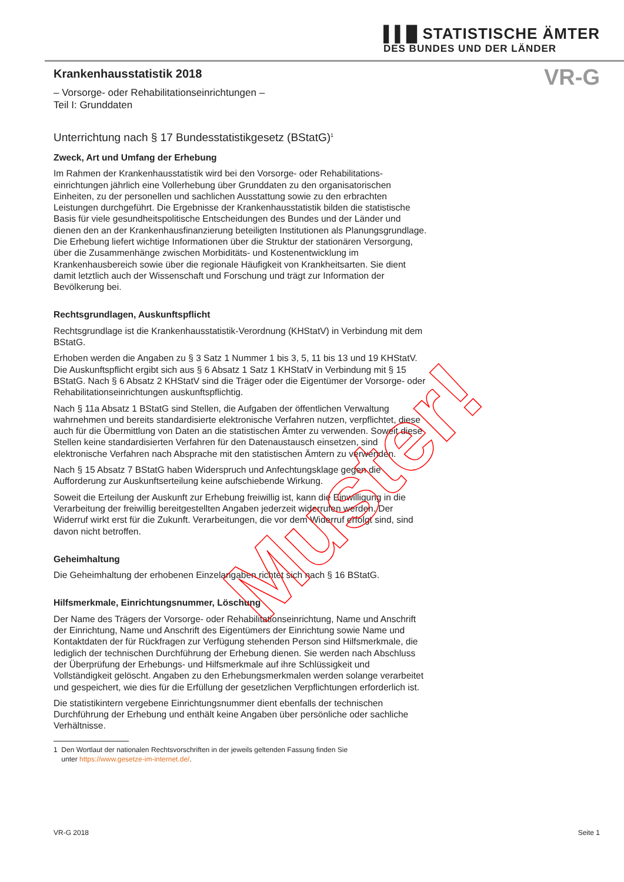▌▌█ STATISTISCHE ÄMTER
DES BUNDES UND DER LÄNDER
VR-G
Krankenhausstatistik 2018
– Vorsorge- oder Rehabilitationseinrichtungen –
Teil I: Grunddaten
Unterrichtung nach § 17 Bundesstatistikgesetz (BStatG)<sup>1</sup>
Zweck, Art und Umfang der Erhebung
Im Rahmen der Krankenhausstatistik wird bei den Vorsorge- oder Rehabilitations­einrichtungen jährlich eine Vollerhebung über Grunddaten zu den organisatorischen Einheiten, zu der personellen und sachlichen Ausstattung sowie zu den erbrachten Leistungen durchgeführt. Die Ergebnisse der Krankenhausstatistik bilden die statistische Basis für viele gesundheitspolitische Entscheidungen des Bundes und der Länder und dienen den an der Krankenhausfinanzierung beteiligten Institutionen als Planungsgrund­lage. Die Erhebung liefert wichtige Informationen über die Struktur der stationären Versorgung, über die Zusammenhänge zwischen Morbiditäts- und Kostenentwicklung im Krankenhausbereich sowie über die regionale Häufigkeit von Krankheitsarten. Sie dient damit letztlich auch der Wissenschaft und Forschung und trägt zur Information der Bevölkerung bei.
Rechtsgrundlagen, Auskunftspflicht
Rechtsgrundlage ist die Krankenhausstatistik-Verordnung (KHStatV) in Verbindung mit dem BStatG.
Erhoben werden die Angaben zu § 3 Satz 1 Nummer 1 bis 3, 5, 11 bis 13 und 19 KHStatV. Die Auskunftspflicht ergibt sich aus § 6 Absatz 1 Satz 1 KHStatV in Verbindung mit § 15 BStatG. Nach § 6 Absatz 2 KHStatV sind die Träger oder die Eigentümer der Vorsorge- oder Rehabilitationseinrichtungen auskunftspflichtig.
Nach § 11a Absatz 1 BStatG sind Stellen, die Aufgaben der öffentlichen Verwaltung wahrnehmen und bereits standardisierte elektronische Verfahren nutzen, verpflichtet, diese auch für die Übermittlung von Daten an die statistischen Ämter zu verwenden. Soweit diese Stellen keine standardisierten Verfahren für den Datenaustausch einsetzen, sind elektronische Verfahren nach Absprache mit den statistischen Ämtern zu verwenden.
Nach § 15 Absatz 7 BStatG haben Widerspruch und Anfechtungsklage gegen die Aufforderung zur Auskunftserteilung keine aufschiebende Wirkung.
Soweit die Erteilung der Auskunft zur Erhebung freiwillig ist, kann die Einwilligung in die Verarbeitung der freiwillig bereitgestellten Angaben jederzeit widerrufen werden. Der Widerruf wirkt erst für die Zukunft. Verarbeitungen, die vor dem Widerruf erfolgt sind, sind davon nicht betroffen.
Geheimhaltung
Die Geheimhaltung der erhobenen Einzelangaben richtet sich nach § 16 BStatG.
Hilfsmerkmale, Einrichtungsnummer, Löschung
Der Name des Trägers der Vorsorge- oder Rehabilitationseinrichtung, Name und Anschrift der Einrichtung, Name und Anschrift des Eigentümers der Einrichtung sowie Name und Kontaktdaten der für Rückfragen zur Verfügung stehenden Person sind Hilfsmerkmale, die lediglich der technischen Durchführung der Erhebung dienen. Sie werden nach Abschluss der Überprüfung der Erhebungs- und Hilfsmerkmale auf ihre Schlüssigkeit und Vollständigkeit gelöscht. Angaben zu den Erhebungsmerkmalen werden solange verarbeitet und gespeichert, wie dies für die Erfüllung der gesetzlichen Verpflichtungen erforderlich ist.
Die statistikintern vergebene Einrichtungsnummer dient ebenfalls der technischen Durchführung der Erhebung und enthält keine Angaben über persönliche oder sachliche Verhältnisse.
1 Den Wortlaut der nationalen Rechtsvorschriften in der jeweils geltenden Fassung finden Sie
unter https://www.gesetze-im-internet.de/.
Muster!
VR-G 2018 Seite 1